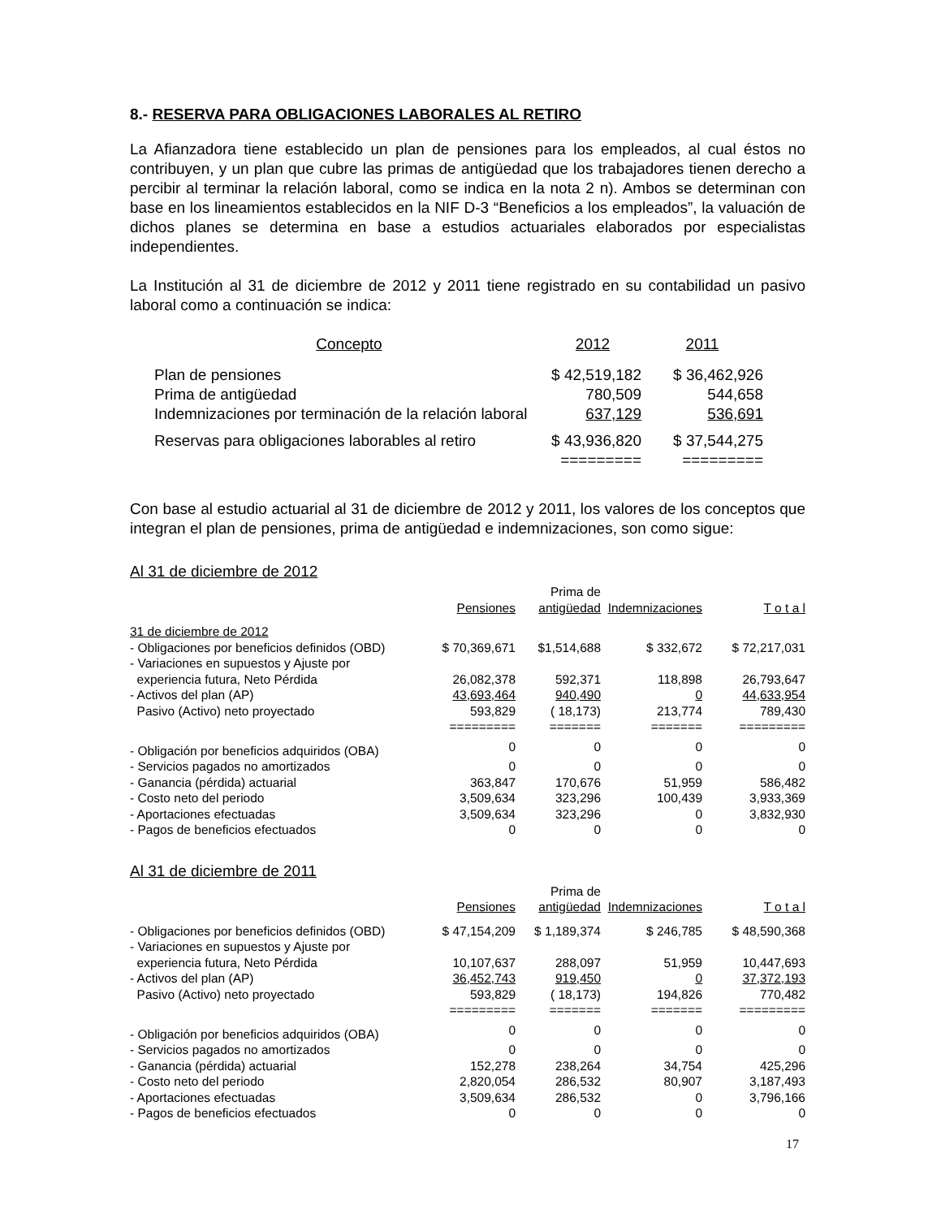8.- RESERVA PARA OBLIGACIONES LABORALES AL RETIRO
La Afianzadora tiene establecido un plan de pensiones para los empleados, al cual éstos no contribuyen, y un plan que cubre las primas de antigüedad que los trabajadores tienen derecho a percibir al terminar la relación laboral, como se indica en la nota 2 n). Ambos se determinan con base en los lineamientos establecidos en la NIF D-3 “Beneficios a los empleados”, la valuación de dichos planes se determina en base a estudios actuariales elaborados por especialistas independientes.
La Institución al 31 de diciembre de 2012 y 2011 tiene registrado en su contabilidad un pasivo laboral como a continuación se indica:
| Concepto | 2012 | 2011 |
| Plan de pensiones | $ 42,519,182 | $ 36,462,926 |
| Prima de antigüedad | 780,509 | 544,658 |
| Indemnizaciones por terminación de la relación laboral | 637,129 | 536,691 |
| Reservas para obligaciones laborables al retiro | $ 43,936,820 | $ 37,544,275 |
| | ========= | ========= |
Con base al estudio actuarial al 31 de diciembre de 2012 y 2011, los valores de los conceptos que integran el plan de pensiones, prima de antigüedad e indemnizaciones, son como sigue:
Al 31 de diciembre de 2012
| | | Prima de | | |
| | Pensiones | antigüedad | Indemnizaciones | T o t a l |
| 31 de diciembre de 2012 | | | | |
| - Obligaciones por beneficios definidos (OBD) | $ 70,369,671 | $1,514,688 | $ 332,672 | $ 72,217,031 |
| - Variaciones en supuestos y Ajuste por | | | | |
| experiencia futura, Neto Pérdida | 26,082,378 | 592,371 | 118,898 | 26,793,647 |
| - Activos del plan (AP) | 43,693,464 | 940,490 | 0 | 44,633,954 |
| Pasivo (Activo) neto proyectado | 593,829 | ( 18,173) | 213,774 | 789,430 |
| | ========= | ======= | ======= | ========= |
| - Obligación por beneficios adquiridos (OBA) | 0 | 0 | 0 | 0 |
| - Servicios pagados no amortizados | 0 | 0 | 0 | 0 |
| - Ganancia (pérdida) actuarial | 363,847 | 170,676 | 51,959 | 586,482 |
| - Costo neto del periodo | 3,509,634 | 323,296 | 100,439 | 3,933,369 |
| - Aportaciones efectuadas | 3,509,634 | 323,296 | 0 | 3,832,930 |
| - Pagos de beneficios efectuados | 0 | 0 | 0 | 0 |
Al 31 de diciembre de 2011
| | | Prima de | | |
| | Pensiones | antigüedad | Indemnizaciones | T o t a l |
| - Obligaciones por beneficios definidos (OBD) | $ 47,154,209 | $ 1,189,374 | $ 246,785 | $ 48,590,368 |
| - Variaciones en supuestos y Ajuste por | | | | |
| experiencia futura, Neto Pérdida | 10,107,637 | 288,097 | 51,959 | 10,447,693 |
| - Activos del plan (AP) | 36,452,743 | 919,450 | 0 | 37,372,193 |
| Pasivo (Activo) neto proyectado | 593,829 | ( 18,173) | 194,826 | 770,482 |
| | ========= | ======= | ======= | ========= |
| - Obligación por beneficios adquiridos (OBA) | 0 | 0 | 0 | 0 |
| - Servicios pagados no amortizados | 0 | 0 | 0 | 0 |
| - Ganancia (pérdida) actuarial | 152,278 | 238,264 | 34,754 | 425,296 |
| - Costo neto del periodo | 2,820,054 | 286,532 | 80,907 | 3,187,493 |
| - Aportaciones efectuadas | 3,509,634 | 286,532 | 0 | 3,796,166 |
| - Pagos de beneficios efectuados | 0 | 0 | 0 | 0 |
17